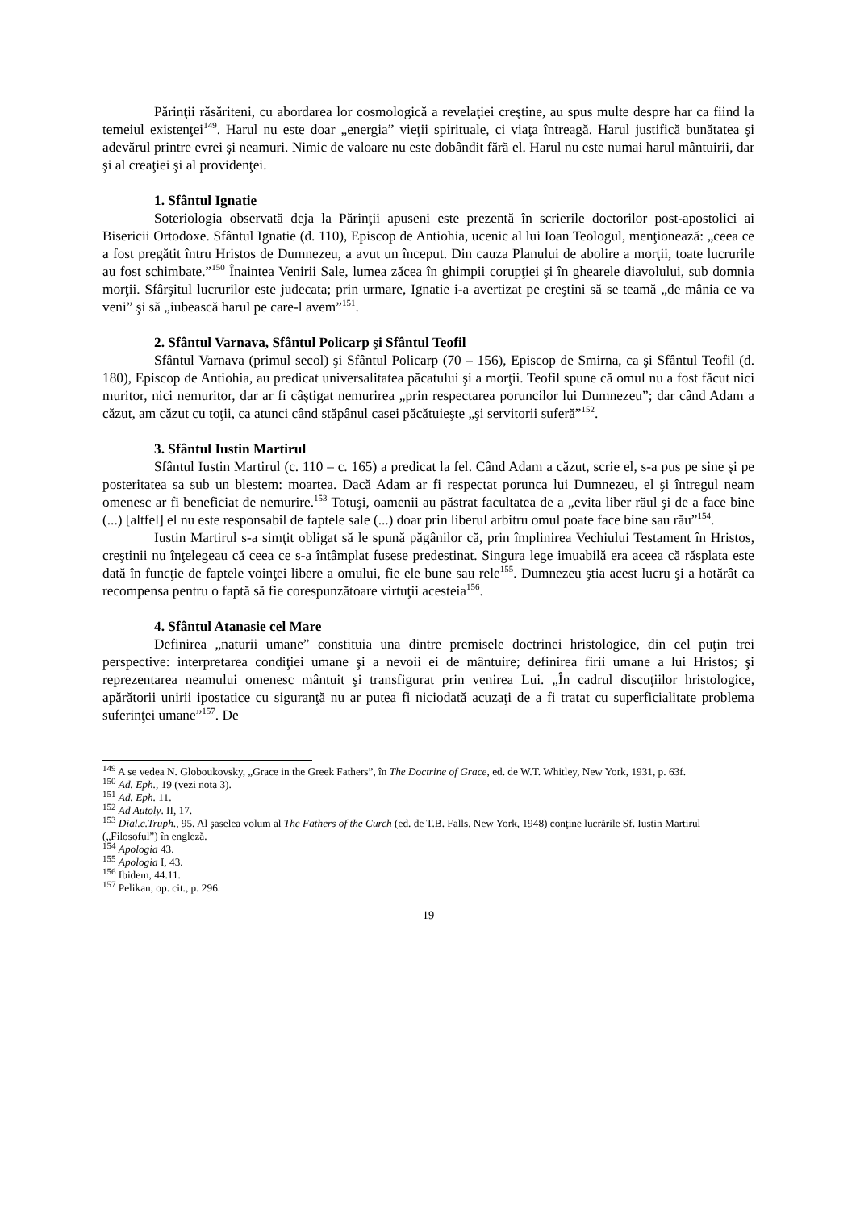Părinţii răsăriteni, cu abordarea lor cosmologică a revelaţiei creştine, au spus multe despre har ca fiind la temeiul existenţei<sup>149</sup>. Harul nu este doar „energia” vieţii spirituale, ci viaţa întreagă. Harul justifică bunătatea şi adevărul printre evrei şi neamuri. Nimic de valoare nu este dobândit fără el. Harul nu este numai harul mântuirii, dar şi al creaţiei şi al providenţei.
1. Sfântul Ignatie
Soteriologia observată deja la Părinţii apuseni este prezentă în scrierile doctorilor post-apostolici ai Bisericii Ortodoxe. Sfântul Ignatie (d. 110), Episcop de Antiohia, ucenic al lui Ioan Teologul, menţionează: „ceea ce a fost pregătit întru Hristos de Dumnezeu, a avut un început. Din cauza Planului de abolire a morţii, toate lucrurile au fost schimbate.”<sup>150</sup> Înaintea Venirii Sale, lumea zăcea în ghimpii corupţiei şi în ghearele diavolului, sub domnia morţii. Sfârşitul lucrurilor este judecata; prin urmare, Ignatie i-a avertizat pe creştini să se teamă „de mânia ce va veni” şi să „iubească harul pe care-l avem”<sup>151</sup>.
2. Sfântul Varnava, Sfântul Policarp şi Sfântul Teofil
Sfântul Varnava (primul secol) şi Sfântul Policarp (70 – 156), Episcop de Smirna, ca şi Sfântul Teofil (d. 180), Episcop de Antiohia, au predicat universalitatea păcatului şi a morţii. Teofil spune că omul nu a fost făcut nici muritor, nici nemuritor, dar ar fi câştigat nemurirea „prin respectarea poruncilor lui Dumnezeu”; dar când Adam a căzut, am căzut cu toţii, ca atunci când stăpânul casei păcătuieşte „şi servitorii suferă”<sup>152</sup>.
3. Sfântul Iustin Martirul
Sfântul Iustin Martirul (c. 110 – c. 165) a predicat la fel. Când Adam a căzut, scrie el, s-a pus pe sine şi pe posteritatea sa sub un blestem: moartea. Dacă Adam ar fi respectat porunca lui Dumnezeu, el şi întregul neam omenesc ar fi beneficiat de nemurire.<sup>153</sup> Totuşi, oamenii au păstrat facultatea de a „evita liber răul şi de a face bine (...) [altfel] el nu este responsabil de faptele sale (...) doar prin liberul arbitru omul poate face bine sau rău”<sup>154</sup>.
Iustin Martirul s-a simţit obligat să le spună păgânilor că, prin împlinirea Vechiului Testament în Hristos, creştinii nu înţelegeau că ceea ce s-a întâmplat fusese predestinat. Singura lege imuabilă era aceea că răsplata este dată în funcţie de faptele voinţei libere a omului, fie ele bune sau rele<sup>155</sup>. Dumnezeu ştia acest lucru şi a hotărât ca recompensa pentru o faptă să fie corespunzătoare virtuţii acesteia<sup>156</sup>.
4. Sfântul Atanasie cel Mare
Definirea „naturii umane” constituia una dintre premisele doctrinei hristologice, din cel puţin trei perspective: interpretarea condiţiei umane şi a nevoii ei de mântuire; definirea firii umane a lui Hristos; şi reprezentarea neamului omenesc mântuit şi transfigurat prin venirea Lui. „În cadrul discuţiilor hristologice, apărătorii unirii ipostatice cu siguranţă nu ar putea fi niciodată acuzaţi de a fi tratat cu superficialitate problema suferinţei umane”<sup>157</sup>. De
<sup>149</sup> A se vedea N. Globoukovsky, „Grace in the Greek Fathers”, în The Doctrine of Grace, ed. de W.T. Whitley, New York, 1931, p. 63f.
<sup>150</sup> Ad. Eph., 19 (vezi nota 3).
<sup>151</sup> Ad. Eph. 11.
<sup>152</sup> Ad Autoly. II, 17.
<sup>153</sup> Dial.c.Truph., 95. Al şaselea volum al The Fathers of the Curch (ed. de T.B. Falls, New York, 1948) conţine lucrările Sf. Iustin Martirul („Filosoful”) în engleză.
<sup>154</sup> Apologia 43.
<sup>155</sup> Apologia I, 43.
<sup>156</sup> Ibidem, 44.11.
<sup>157</sup> Pelikan, op. cit., p. 296.
19